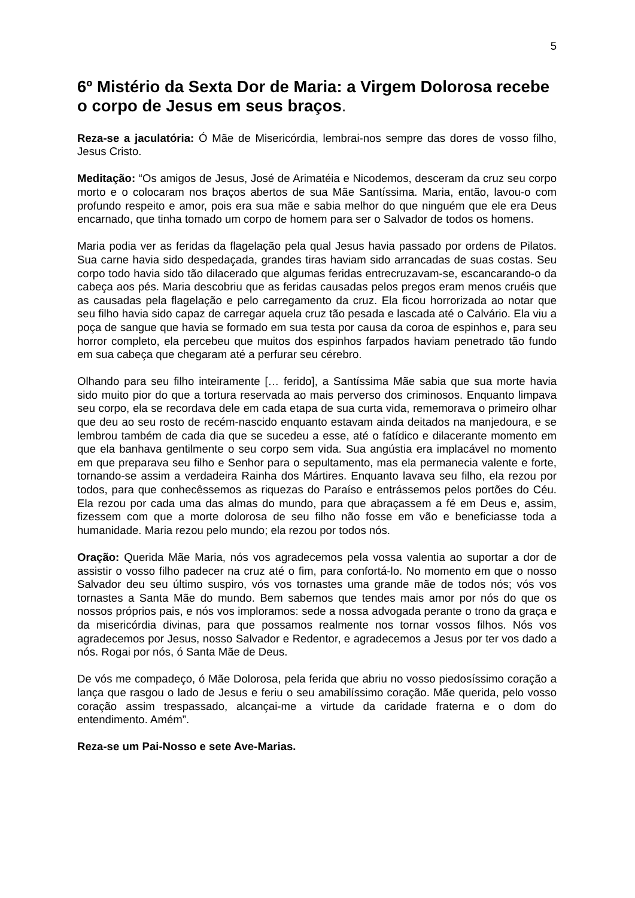5
6º Mistério da Sexta Dor de Maria: a Virgem Dolorosa recebe o corpo de Jesus em seus braços.
Reza-se a jaculatória: Ó Mãe de Misericórdia, lembrai-nos sempre das dores de vosso filho, Jesus Cristo.
Meditação: “Os amigos de Jesus, José de Arimatéia e Nicodemos, desceram da cruz seu corpo morto e o colocaram nos braços abertos de sua Mãe Santíssima. Maria, então, lavou-o com profundo respeito e amor, pois era sua mãe e sabia melhor do que ninguém que ele era Deus encarnado, que tinha tomado um corpo de homem para ser o Salvador de todos os homens.
Maria podia ver as feridas da flagelação pela qual Jesus havia passado por ordens de Pilatos. Sua carne havia sido despedaçada, grandes tiras haviam sido arrancadas de suas costas. Seu corpo todo havia sido tão dilacerado que algumas feridas entrecruzavam-se, escancarando-o da cabeça aos pés. Maria descobriu que as feridas causadas pelos pregos eram menos cruéis que as causadas pela flagelação e pelo carregamento da cruz. Ela ficou horrorizada ao notar que seu filho havia sido capaz de carregar aquela cruz tão pesada e lascada até o Calvário. Ela viu a poça de sangue que havia se formado em sua testa por causa da coroa de espinhos e, para seu horror completo, ela percebeu que muitos dos espinhos farpados haviam penetrado tão fundo em sua cabeça que chegaram até a perfurar seu cérebro.
Olhando para seu filho inteiramente [… ferido], a Santíssima Mãe sabia que sua morte havia sido muito pior do que a tortura reservada ao mais perverso dos criminosos. Enquanto limpava seu corpo, ela se recordava dele em cada etapa de sua curta vida, rememorava o primeiro olhar que deu ao seu rosto de recém-nascido enquanto estavam ainda deitados na manjedoura, e se lembrou também de cada dia que se sucedeu a esse, até o fatídico e dilacerante momento em que ela banhava gentilmente o seu corpo sem vida. Sua angústia era implacável no momento em que preparava seu filho e Senhor para o sepultamento, mas ela permanecia valente e forte, tornando-se assim a verdadeira Rainha dos Mártires. Enquanto lavava seu filho, ela rezou por todos, para que conhecêssemos as riquezas do Paraíso e entrássemos pelos portões do Céu. Ela rezou por cada uma das almas do mundo, para que abraçassem a fé em Deus e, assim, fizessem com que a morte dolorosa de seu filho não fosse em vão e beneficiasse toda a humanidade. Maria rezou pelo mundo; ela rezou por todos nós.
Oração: Querida Mãe Maria, nós vos agradecemos pela vossa valentia ao suportar a dor de assistir o vosso filho padecer na cruz até o fim, para confortá-lo. No momento em que o nosso Salvador deu seu último suspiro, vós vos tornastes uma grande mãe de todos nós; vós vos tornastes a Santa Mãe do mundo. Bem sabemos que tendes mais amor por nós do que os nossos próprios pais, e nós vos imploramos: sede a nossa advogada perante o trono da graça e da misericórdia divinas, para que possamos realmente nos tornar vossos filhos. Nós vos agradecemos por Jesus, nosso Salvador e Redentor, e agradecemos a Jesus por ter vos dado a nós. Rogai por nós, ó Santa Mãe de Deus.
De vós me compadeço, ó Mãe Dolorosa, pela ferida que abriu no vosso piedosíssimo coração a lança que rasgou o lado de Jesus e feriu o seu amabilíssimo coração. Mãe querida, pelo vosso coração assim trespassado, alcançai-me a virtude da caridade fraterna e o dom do entendimento. Amém”.
Reza-se um Pai-Nosso e sete Ave-Marias.